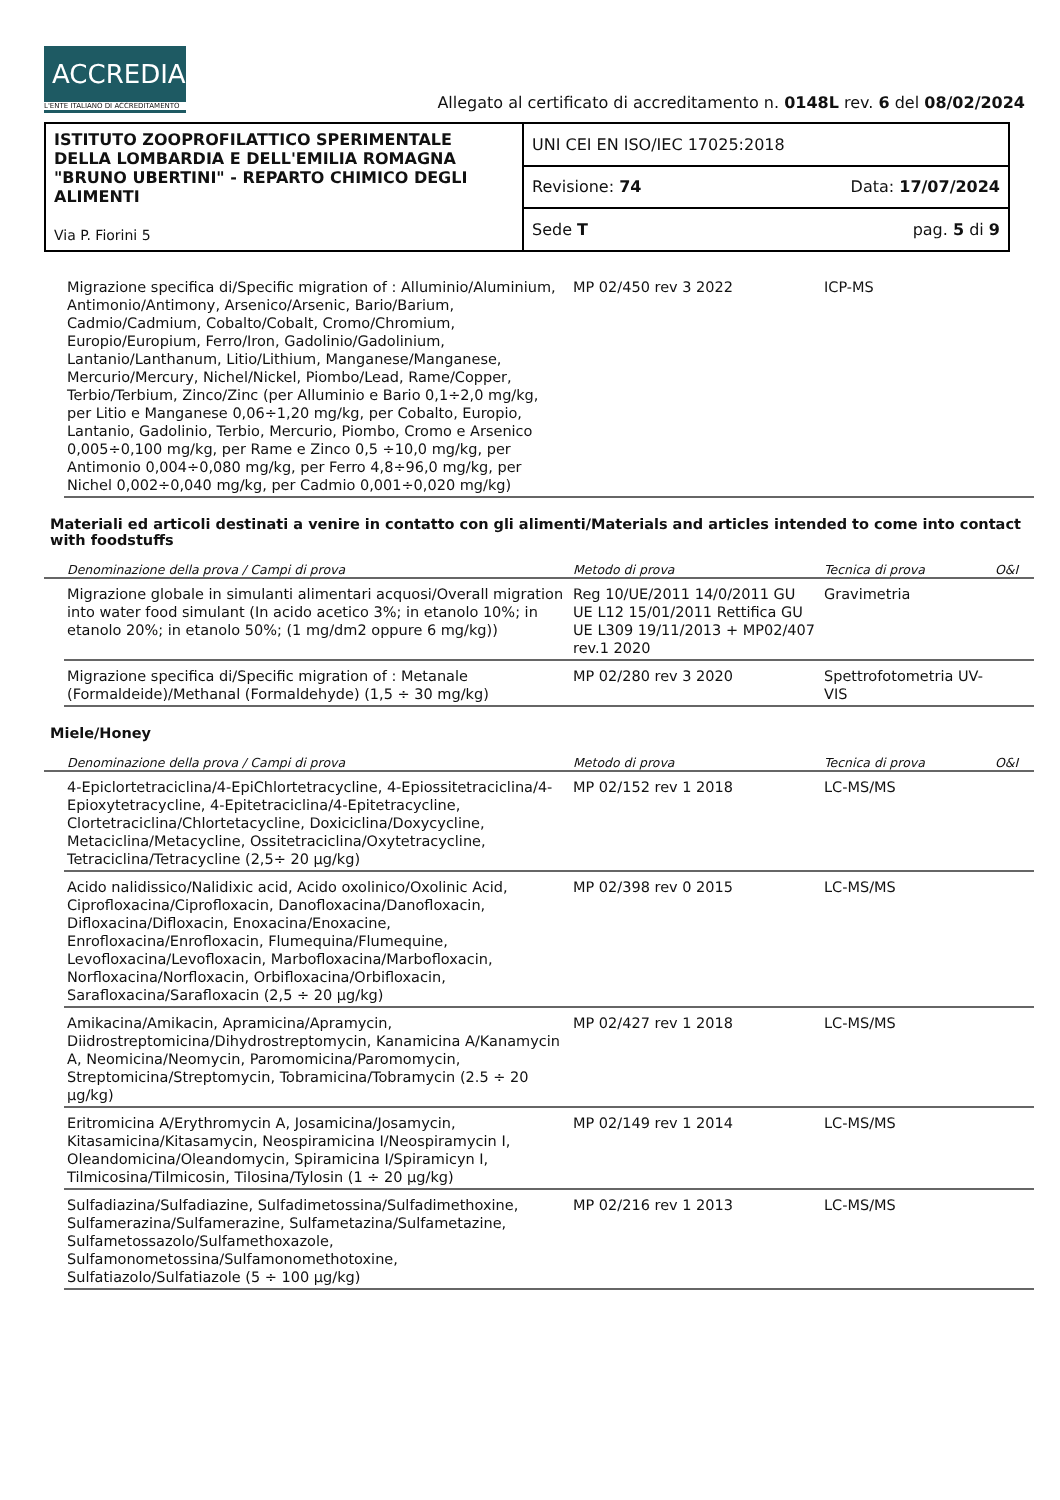ACCREDIA
L'ENTE ITALIANO DI ACCREDITAMENTO
Allegato al certificato di accreditamento n. 0148L rev. 6 del 08/02/2024
| ISTITUTO ZOOPROFILATTICO SPERIMENTALE DELLA LOMBARDIA E DELL'EMILIA ROMAGNA "BRUNO UBERTINI" - REPARTO CHIMICO DEGLI ALIMENTI Via P. Fiorini 5 | UNI CEI EN ISO/IEC 17025:2018 | |
| | Revisione: 74 | Data: 17/07/2024 |
| | Sede T | pag. 5 di 9 |
| | Migrazione specifica di/Specific migration of : Alluminio/Aluminium, Antimonio/Antimony, Arsenico/Arsenic, Bario/Barium, Cadmio/Cadmium, Cobalto/Cobalt, Cromo/Chromium, Europio/Europium, Ferro/Iron, Gadolinio/Gadolinium, Lantanio/Lanthanum, Litio/Lithium, Manganese/Manganese, Mercurio/Mercury, Nichel/Nickel, Piombo/Lead, Rame/Copper, Terbio/Terbium, Zinco/Zinc (per Alluminio e Bario 0,1÷2,0 mg/kg, per Litio e Manganese 0,06÷1,20 mg/kg, per Cobalto, Europio, Lantanio, Gadolinio, Terbio, Mercurio, Piombo, Cromo e Arsenico 0,005÷0,100 mg/kg, per Rame e Zinco 0,5 ÷10,0 mg/kg, per Antimonio 0,004÷0,080 mg/kg, per Ferro 4,8÷96,0 mg/kg, per Nichel 0,002÷0,040 mg/kg, per Cadmio 0,001÷0,020 mg/kg) | MP 02/450 rev 3 2022 | ICP-MS | |
Materiali ed articoli destinati a venire in contatto con gli alimenti/Materials and articles intended to come into contact with foodstuffs
| | Denominazione della prova / Campi di prova | Metodo di prova | Tecnica di prova | O&I |
| --- | --- | --- | --- | --- |
| | Migrazione globale in simulanti alimentari acquosi/Overall migration into water food simulant (In acido acetico 3%; in etanolo 10%; in etanolo 20%; in etanolo 50%; (1 mg/dm2 oppure 6 mg/kg)) | Reg 10/UE/2011 14/0/2011 GU UE L12 15/01/2011 Rettifica GU UE L309 19/11/2013 + MP02/407 rev.1 2020 | Gravimetria | |
| | Migrazione specifica di/Specific migration of : Metanale (Formaldeide)/Methanal (Formaldehyde) (1,5 ÷ 30 mg/kg) | MP 02/280 rev 3 2020 | Spettrofotometria UV-VIS | |
Miele/Honey
| | Denominazione della prova / Campi di prova | Metodo di prova | Tecnica di prova | O&I |
| --- | --- | --- | --- | --- |
| | 4-Epiclortetraciclina/4-EpiChlortetracycline, 4-Epiossitetraciclina/4-Epioxytetracycline, 4-Epitetraciclina/4-Epitetracycline, Clortetraciclina/Chlortetacycline, Doxiciclina/Doxycycline, Metaciclina/Metacycline, Ossitetraciclina/Oxytetracycline, Tetraciclina/Tetracycline (2,5÷ 20 µg/kg) | MP 02/152 rev 1 2018 | LC-MS/MS | |
| | Acido nalidissico/Nalidixic acid, Acido oxolinico/Oxolinic Acid, Ciprofloxacina/Ciprofloxacin, Danofloxacina/Danofloxacin, Difloxacina/Difloxacin, Enoxacina/Enoxacine, Enrofloxacina/Enrofloxacin, Flumequina/Flumequine, Levofloxacina/Levofloxacin, Marbofloxacina/Marbofloxacin, Norfloxacina/Norfloxacin, Orbifloxacina/Orbifloxacin, Sarafloxacina/Sarafloxacin (2,5 ÷ 20 µg/kg) | MP 02/398 rev 0 2015 | LC-MS/MS | |
| | Amikacina/Amikacin, Apramicina/Apramycin, Diidrostreptomicina/Dihydrostreptomycin, Kanamicina A/Kanamycin A, Neomicina/Neomycin, Paromomicina/Paromomycin, Streptomicina/Streptomycin, Tobramicina/Tobramycin (2.5 ÷ 20 µg/kg) | MP 02/427 rev 1 2018 | LC-MS/MS | |
| | Eritromicina A/Erythromycin A, Josamicina/Josamycin, Kitasamicina/Kitasamycin, Neospiramicina I/Neospiramycin I, Oleandomicina/Oleandomycin, Spiramicina I/Spiramicyn I, Tilmicosina/Tilmicosin, Tilosina/Tylosin (1 ÷ 20 µg/kg) | MP 02/149 rev 1 2014 | LC-MS/MS | |
| | Sulfadiazina/Sulfadiazine, Sulfadimetossina/Sulfadimethoxine, Sulfamerazina/Sulfamerazine, Sulfametazina/Sulfametazine, Sulfametossazolo/Sulfamethoxazole, Sulfamonometossina/Sulfamonomethotoxine, Sulfatiazolo/Sulfatiazole (5 ÷ 100 µg/kg) | MP 02/216 rev 1 2013 | LC-MS/MS | |